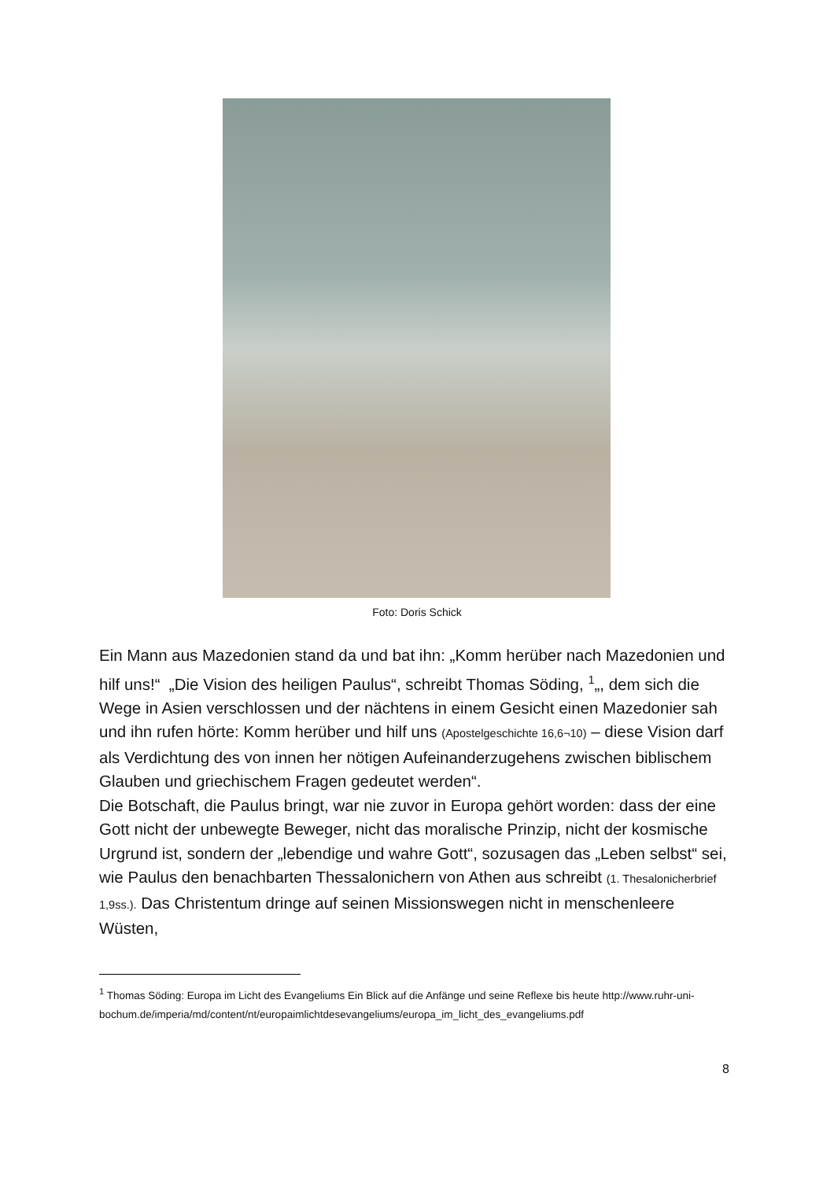Foto: Doris Schick
Ein Mann aus Mazedonien stand da und bat ihn: „Komm herüber nach Mazedonien und hilf uns!“ „Die Vision des heiligen Paulus“, schreibt Thomas Söding, <sup>1</sup>„, dem sich die Wege in Asien verschlossen und der nächtens in einem Gesicht einen Mazedonier sah und ihn rufen hörte: Komm herüber und hilf uns (Apostelgeschichte 16,6¬10) – diese Vision darf als Verdichtung des von innen her nötigen Aufeinanderzugehens zwischen biblischem Glauben und griechischem Fragen gedeutet werden“.
Die Botschaft, die Paulus bringt, war nie zuvor in Europa gehört worden: dass der eine Gott nicht der unbewegte Beweger, nicht das moralische Prinzip, nicht der kosmische Urgrund ist, sondern der „lebendige und wahre Gott“, sozusagen das „Leben selbst“ sei, wie Paulus den benachbarten Thessalonichern von Athen aus schreibt (1. Thesalonicherbrief 1,9ss.). Das Christentum dringe auf seinen Missionswegen nicht in menschenleere Wüsten,
<sup>1</sup> Thomas Söding: Europa im Licht des Evangeliums Ein Blick auf die Anfänge und seine Reflexe bis heute http://www.ruhr-uni-
bochum.de/imperia/md/content/nt/europaimlichtdesevangeliums/europa_im_licht_des_evangeliums.pdf
8